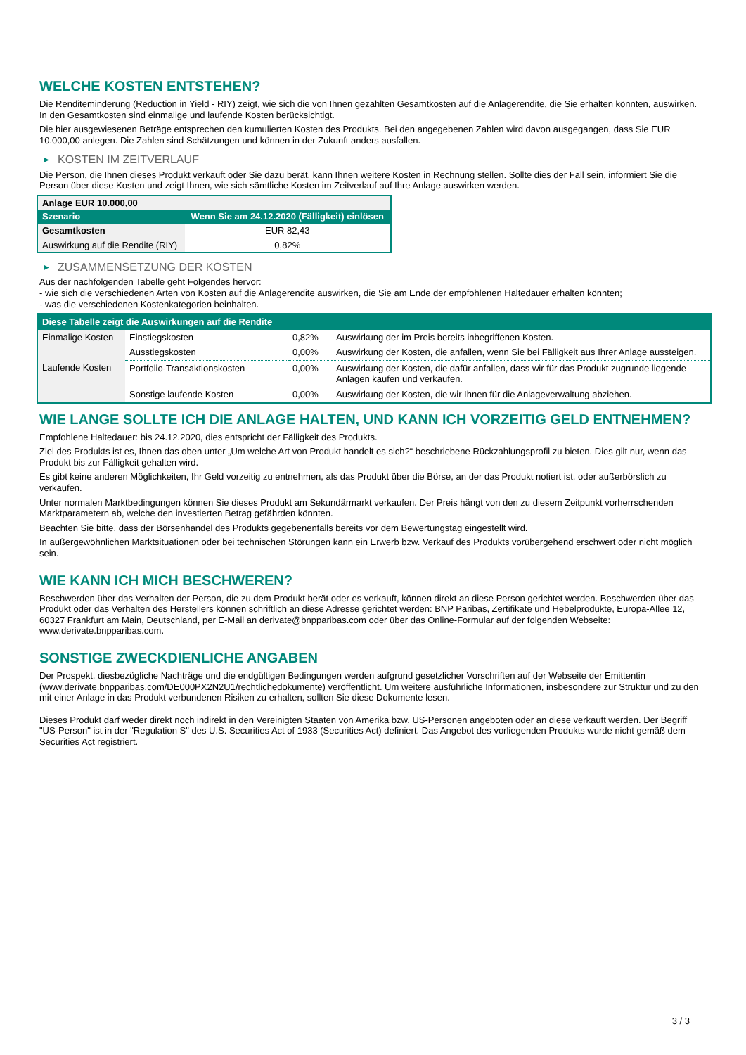WELCHE KOSTEN ENTSTEHEN?
Die Renditeminderung (Reduction in Yield - RIY) zeigt, wie sich die von Ihnen gezahlten Gesamtkosten auf die Anlagerendite, die Sie erhalten könnten, auswirken. In den Gesamtkosten sind einmalige und laufende Kosten berücksichtigt.
Die hier ausgewiesenen Beträge entsprechen den kumulierten Kosten des Produkts. Bei den angegebenen Zahlen wird davon ausgegangen, dass Sie EUR 10.000,00 anlegen. Die Zahlen sind Schätzungen und können in der Zukunft anders ausfallen.
▶ KOSTEN IM ZEITVERLAUF
Die Person, die Ihnen dieses Produkt verkauft oder Sie dazu berät, kann Ihnen weitere Kosten in Rechnung stellen. Sollte dies der Fall sein, informiert Sie die Person über diese Kosten und zeigt Ihnen, wie sich sämtliche Kosten im Zeitverlauf auf Ihre Anlage auswirken werden.
| Anlage EUR 10.000,00 | |
| Szenario | Wenn Sie am 24.12.2020 (Fälligkeit) einlösen |
| Gesamtkosten | EUR 82,43 |
| Auswirkung auf die Rendite (RIY) | 0,82% |
▶ ZUSAMMENSETZUNG DER KOSTEN
Aus der nachfolgenden Tabelle geht Folgendes hervor:
- wie sich die verschiedenen Arten von Kosten auf die Anlagerendite auswirken, die Sie am Ende der empfohlenen Haltedauer erhalten könnten;
- was die verschiedenen Kostenkategorien beinhalten.
| Diese Tabelle zeigt die Auswirkungen auf die Rendite | | | |
| Einmalige Kosten | Einstiegskosten | 0,82% | Auswirkung der im Preis bereits inbegriffenen Kosten. |
| | Ausstiegskosten | 0,00% | Auswirkung der Kosten, die anfallen, wenn Sie bei Fälligkeit aus Ihrer Anlage aussteigen. |
| Laufende Kosten | Portfolio-Transaktionskosten | 0,00% | Auswirkung der Kosten, die dafür anfallen, dass wir für das Produkt zugrunde liegende Anlagen kaufen und verkaufen. |
| | Sonstige laufende Kosten | 0,00% | Auswirkung der Kosten, die wir Ihnen für die Anlageverwaltung abziehen. |
WIE LANGE SOLLTE ICH DIE ANLAGE HALTEN, UND KANN ICH VORZEITIG GELD ENTNEHMEN?
Empfohlene Haltedauer: bis 24.12.2020, dies entspricht der Fälligkeit des Produkts.
Ziel des Produkts ist es, Ihnen das oben unter „Um welche Art von Produkt handelt es sich?“ beschriebene Rückzahlungsprofil zu bieten. Dies gilt nur, wenn das Produkt bis zur Fälligkeit gehalten wird.
Es gibt keine anderen Möglichkeiten, Ihr Geld vorzeitig zu entnehmen, als das Produkt über die Börse, an der das Produkt notiert ist, oder außerbörslich zu verkaufen.
Unter normalen Marktbedingungen können Sie dieses Produkt am Sekundärmarkt verkaufen. Der Preis hängt von den zu diesem Zeitpunkt vorherrschenden Marktparametern ab, welche den investierten Betrag gefährden könnten.
Beachten Sie bitte, dass der Börsenhandel des Produkts gegebenenfalls bereits vor dem Bewertungstag eingestellt wird.
In außergewöhnlichen Marktsituationen oder bei technischen Störungen kann ein Erwerb bzw. Verkauf des Produkts vorübergehend erschwert oder nicht möglich sein.
WIE KANN ICH MICH BESCHWEREN?
Beschwerden über das Verhalten der Person, die zu dem Produkt berät oder es verkauft, können direkt an diese Person gerichtet werden. Beschwerden über das Produkt oder das Verhalten des Herstellers können schriftlich an diese Adresse gerichtet werden: BNP Paribas, Zertifikate und Hebelprodukte, Europa-Allee 12, 60327 Frankfurt am Main, Deutschland, per E-Mail an derivate@bnpparibas.com oder über das Online-Formular auf der folgenden Webseite: www.derivate.bnpparibas.com.
SONSTIGE ZWECKDIENLICHE ANGABEN
Der Prospekt, diesbezügliche Nachträge und die endgültigen Bedingungen werden aufgrund gesetzlicher Vorschriften auf der Webseite der Emittentin (www.derivate.bnpparibas.com/DE000PX2N2U1/rechtlichedokumente) veröffentlicht. Um weitere ausführliche Informationen, insbesondere zur Struktur und zu den mit einer Anlage in das Produkt verbundenen Risiken zu erhalten, sollten Sie diese Dokumente lesen.
Dieses Produkt darf weder direkt noch indirekt in den Vereinigten Staaten von Amerika bzw. US-Personen angeboten oder an diese verkauft werden. Der Begriff "US-Person" ist in der "Regulation S" des U.S. Securities Act of 1933 (Securities Act) definiert. Das Angebot des vorliegenden Produkts wurde nicht gemäß dem Securities Act registriert.
3 / 3